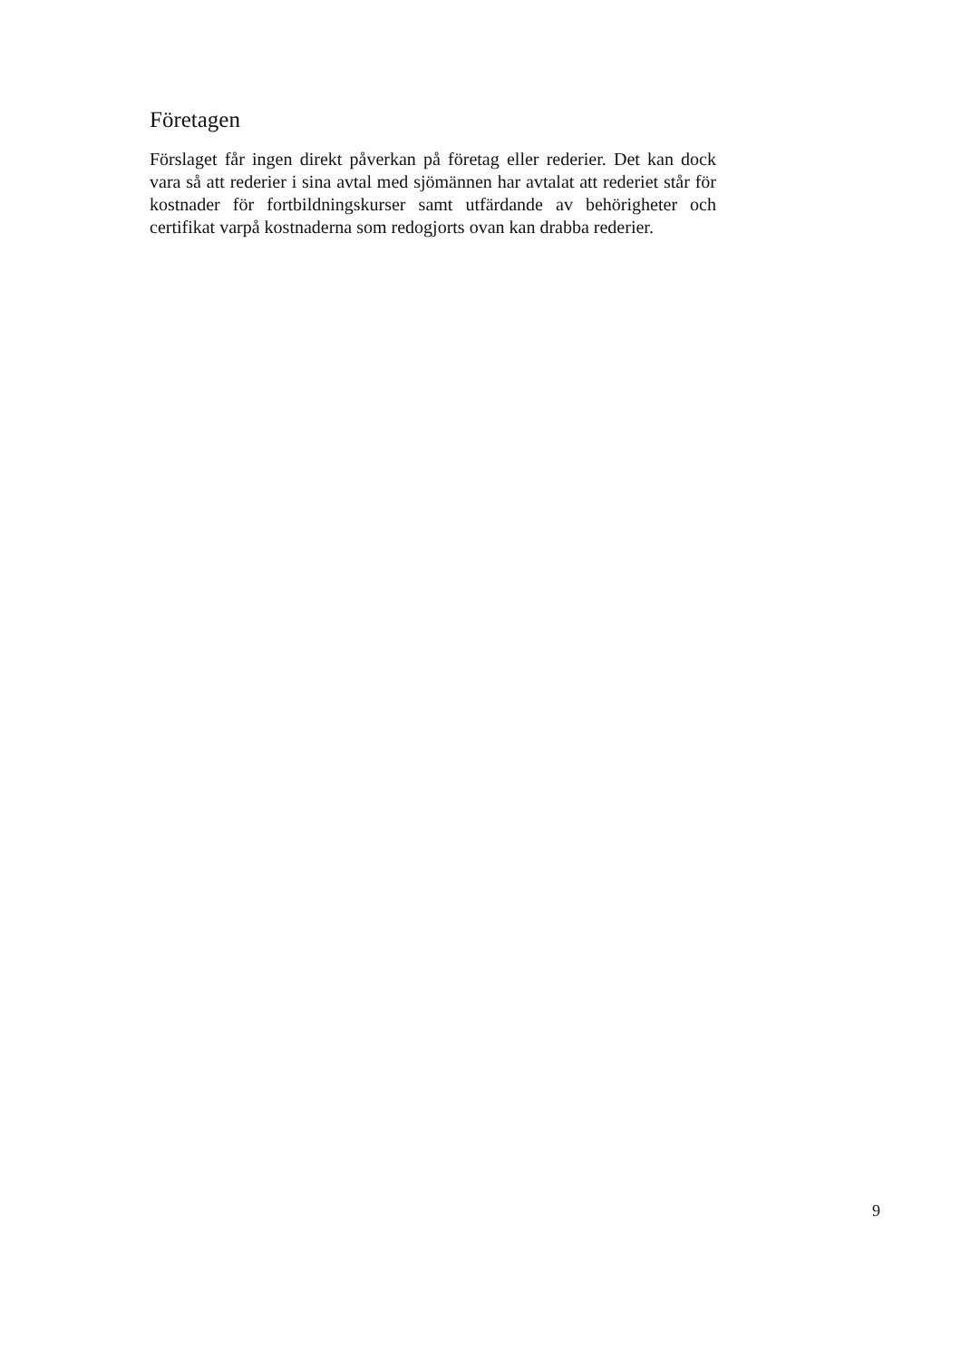Företagen
Förslaget får ingen direkt påverkan på företag eller rederier. Det kan dock vara så att rederier i sina avtal med sjömännen har avtalat att rederiet står för kostnader för fortbildningskurser samt utfärdande av behörigheter och certifikat varpå kostnaderna som redogjorts ovan kan drabba rederier.
9